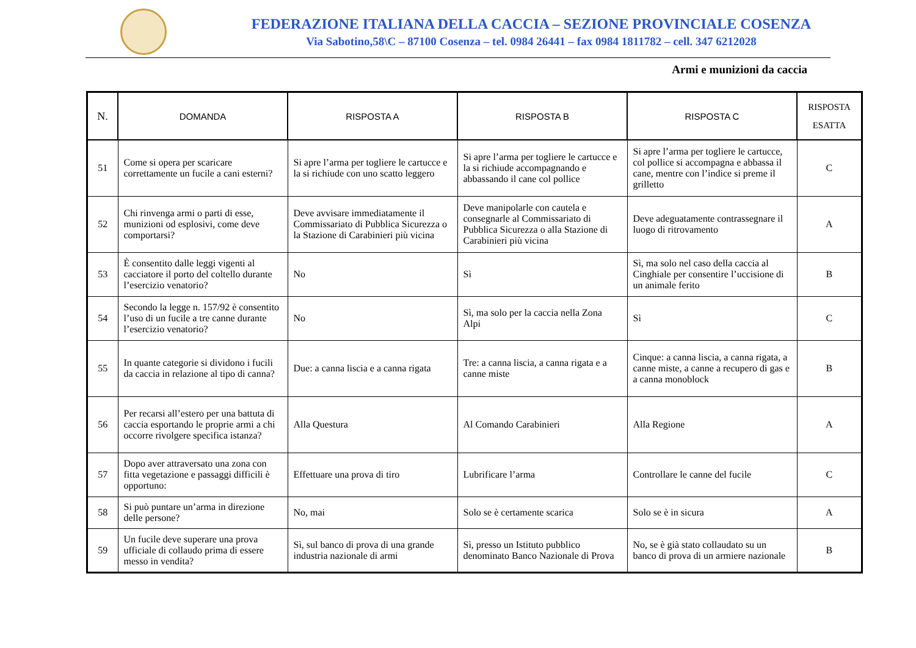FEDERAZIONE ITALIANA DELLA CACCIA – SEZIONE PROVINCIALE COSENZA
Via Sabotino,58\C – 87100 Cosenza – tel. 0984 26441 – fax 0984 1811782 – cell. 347 6212028
Armi e munizioni da caccia
| N. | DOMANDA | RISPOSTA A | RISPOSTA B | RISPOSTA C | RISPOSTA ESATTA |
| --- | --- | --- | --- | --- | --- |
| 51 | Come si opera per scaricare correttamente un fucile a cani esterni? | Si apre l’arma per togliere le cartucce e la si richiude con uno scatto leggero | Si apre l’arma per togliere le cartucce e la si richiude accompagnando e abbassando il cane col pollice | Si apre l’arma per togliere le cartucce, col pollice si accompagna e abbassa il cane, mentre con l’indice si preme il grilletto | C |
| 52 | Chi rinvenga armi o parti di esse, munizioni od esplosivi, come deve comportarsi? | Deve avvisare immediatamente il Commissariato di Pubblica Sicurezza o la Stazione di Carabinieri più vicina | Deve manipolarle con cautela e consegnarle al Commissariato di Pubblica Sicurezza o alla Stazione di Carabinieri più vicina | Deve adeguatamente contrassegnare il luogo di ritrovamento | A |
| 53 | È consentito dalle leggi vigenti al cacciatore il porto del coltello durante l’esercizio venatorio? | No | Sì | Sì, ma solo nel caso della caccia al Cinghiale per consentire l’uccisione di un animale ferito | B |
| 54 | Secondo la legge n. 157/92 è consentito l’uso di un fucile a tre canne durante l’esercizio venatorio? | No | Sì, ma solo per la caccia nella Zona Alpi | Sì | C |
| 55 | In quante categorie si dividono i fucili da caccia in relazione al tipo di canna? | Due: a canna liscia e a canna rigata | Tre: a canna liscia, a canna rigata e a canne miste | Cinque: a canna liscia, a canna rigata, a canne miste, a canne a recupero di gas e a canna monoblock | B |
| 56 | Per recarsi all’estero per una battuta di caccia esportando le proprie armi a chi occorre rivolgere specifica istanza? | Alla Questura | Al Comando Carabinieri | Alla Regione | A |
| 57 | Dopo aver attraversato una zona con fitta vegetazione e passaggi difficili è opportuno: | Effettuare una prova di tiro | Lubrificare l’arma | Controllare le canne del fucile | C |
| 58 | Si può puntare un’arma in direzione delle persone? | No, mai | Solo se è certamente scarica | Solo se è in sicura | A |
| 59 | Un fucile deve superare una prova ufficiale di collaudo prima di essere messo in vendita? | Sì, sul banco di prova di una grande industria nazionale di armi | Sì, presso un Istituto pubblico denominato Banco Nazionale di Prova | No, se è già stato collaudato su un banco di prova di un armiere nazionale | B |